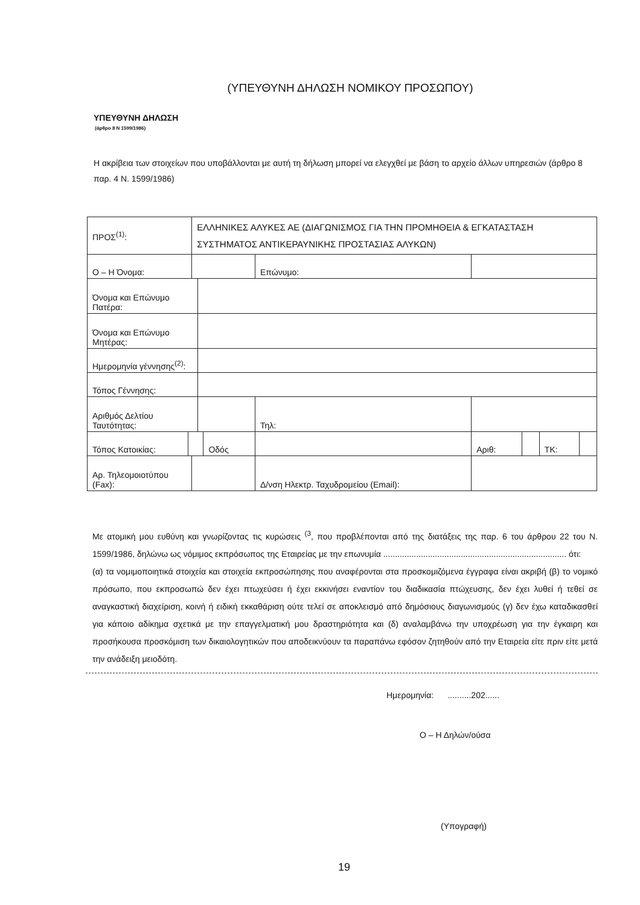(ΥΠΕΥΘΥΝΗ ΔΗΛΩΣΗ ΝΟΜΙΚΟΥ ΠΡΟΣΩΠΟΥ)
ΥΠΕΥΘΥΝΗ ΔΗΛΩΣΗ
(άρθρο 8 Ν 1599/1986)
Η ακρίβεια των στοιχείων που υποβάλλονται με αυτή τη δήλωση μπορεί να ελεγχθεί με βάση το αρχείο άλλων υπηρεσιών (άρθρο 8 παρ. 4 Ν. 1599/1986)
| ΠΡΟΣ<sup>(1)</sup>: | | ΕΛΛΗΝΙΚΕΣ ΑΛΥΚΕΣ ΑΕ (ΔΙΑΓΩΝΙΣΜΟΣ ΓΙΑ ΤΗΝ ΠΡΟΜΗΘΕΙΑ & ΕΓΚΑΤΑΣΤΑΣΗ ΣΥΣΤΗΜΑΤΟΣ ΑΝΤΙΚΕΡΑΥΝΙΚΗΣ ΠΡΟΣΤΑΣΙΑΣ ΑΛΥΚΩΝ) | | | | | | | | |
| Ο – Η Όνομα: | | | | | | Επώνυμο: | | | | |
| Όνομα και Επώνυμο Πατέρα: | | | | | | | | | | |
| Όνομα και Επώνυμο Μητέρας: | | | | | | | | | | |
| Ημερομηνία γέννησης<sup>(2)</sup>: | | | | | | | | | | |
| Τόπος Γέννησης: | | | | | | | | | | |
| Αριθμός Δελτίου Ταυτότητας: | | | | | | Τηλ: | | | | |
| Τόπος Κατοικίας: | | | | Οδός | | | Αριθ: | | ΤΚ: | |
| Αρ. Τηλεομοιοτύπου (Fax): | | | | | Δ/νση Ηλεκτρ. Ταχυδρομείου (Email): | | | | | |
Με ατομική μου ευθύνη και γνωρίζοντας τις κυρώσεις <sup>(3</sup>, που προβλέπονται από της διατάξεις της παρ. 6 του άρθρου 22 του Ν. 1599/1986, δηλώνω ως νόμιμος εκπρόσωπος της Εταιρείας με την επωνυμία .............................................................................. ότι:
(α) τα νομιμοποιητικά στοιχεία και στοιχεία εκπροσώπησης που αναφέρονται στα προσκομιζόμενα έγγραφα είναι ακριβή (β) το νομικό πρόσωπο, που εκπροσωπώ δεν έχει πτωχεύσει ή έχει εκκινήσει εναντίον του διαδικασία πτώχευσης, δεν έχει λυθεί ή τεθεί σε αναγκαστική διαχείριση, κοινή ή ειδική εκκαθάριση ούτε τελεί σε αποκλεισμό από δημόσιους διαγωνισμούς (γ) δεν έχω καταδικασθεί για κάποιο αδίκημα σχετικά με την επαγγελματική μου δραστηριότητα και (δ) αναλαμβάνω την υποχρέωση για την έγκαιρη και προσήκουσα προσκόμιση των δικαιολογητικών που αποδεικνύουν τα παραπάνω εφόσον ζητηθούν από την Εταιρεία είτε πριν είτε μετά την ανάδειξη μειοδότη.
Ημερομηνία: ..........202......
Ο – Η Δηλών/ούσα
(Υπογραφή)
19